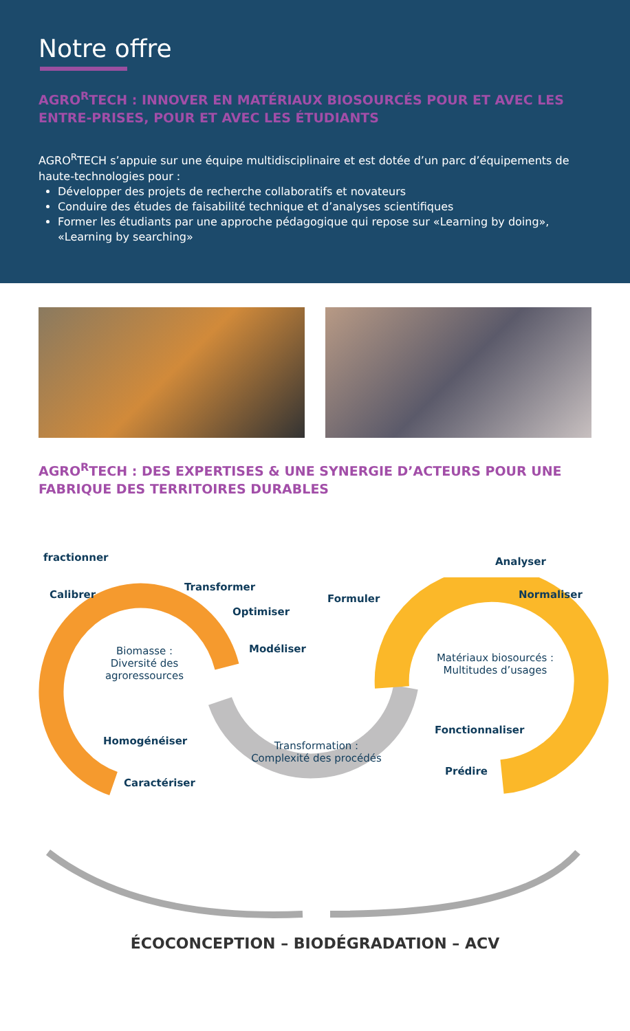Notre offre
AGRO<sup>R</sup>TECH : INNOVER EN MATÉRIAUX BIOSOURCÉS POUR ET AVEC LES ENTRE-PRISES, POUR ET AVEC LES ÉTUDIANTS
AGRO<sup>R</sup>TECH s’appuie sur une équipe multidisciplinaire et est dotée d’un parc d’équipements de haute-technologies pour :
Développer des projets de recherche collaboratifs et novateurs
Conduire des études de faisabilité technique et d’analyses scientifiques
Former les étudiants par une approche pédagogique qui repose sur «Learning by doing», «Learning by searching»
AGRO<sup>R</sup>TECH : DES EXPERTISES & UNE SYNERGIE D’ACTEURS POUR UNE FABRIQUE DES TERRITOIRES DURABLES
fractionner
Calibrer
Transformer
Optimiser
Modéliser
Formuler
Analyser
Normaliser
Homogénéiser
Caractériser
Fonctionnaliser
Prédire
Biomasse : Diversité des agroressources
Transformation : Complexité des procédés
Matériaux biosourcés : Multitudes d’usages
ÉCOCONCEPTION – BIODÉGRADATION – ACV